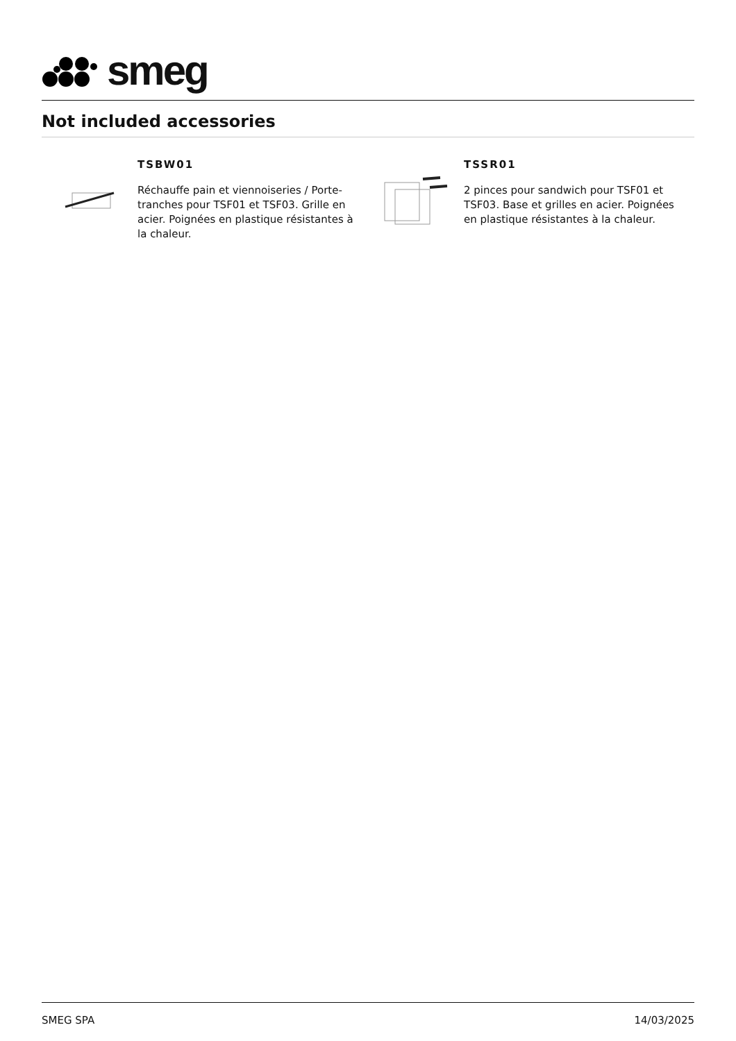smeg
Not included accessories
TSBW01
Réchauffe pain et viennoiseries / Porte-tranches pour TSF01 et TSF03. Grille en acier. Poignées en plastique résistantes à la chaleur.
TSSR01
2 pinces pour sandwich pour TSF01 et TSF03. Base et grilles en acier. Poignées en plastique résistantes à la chaleur.
SMEG SPA 14/03/2025